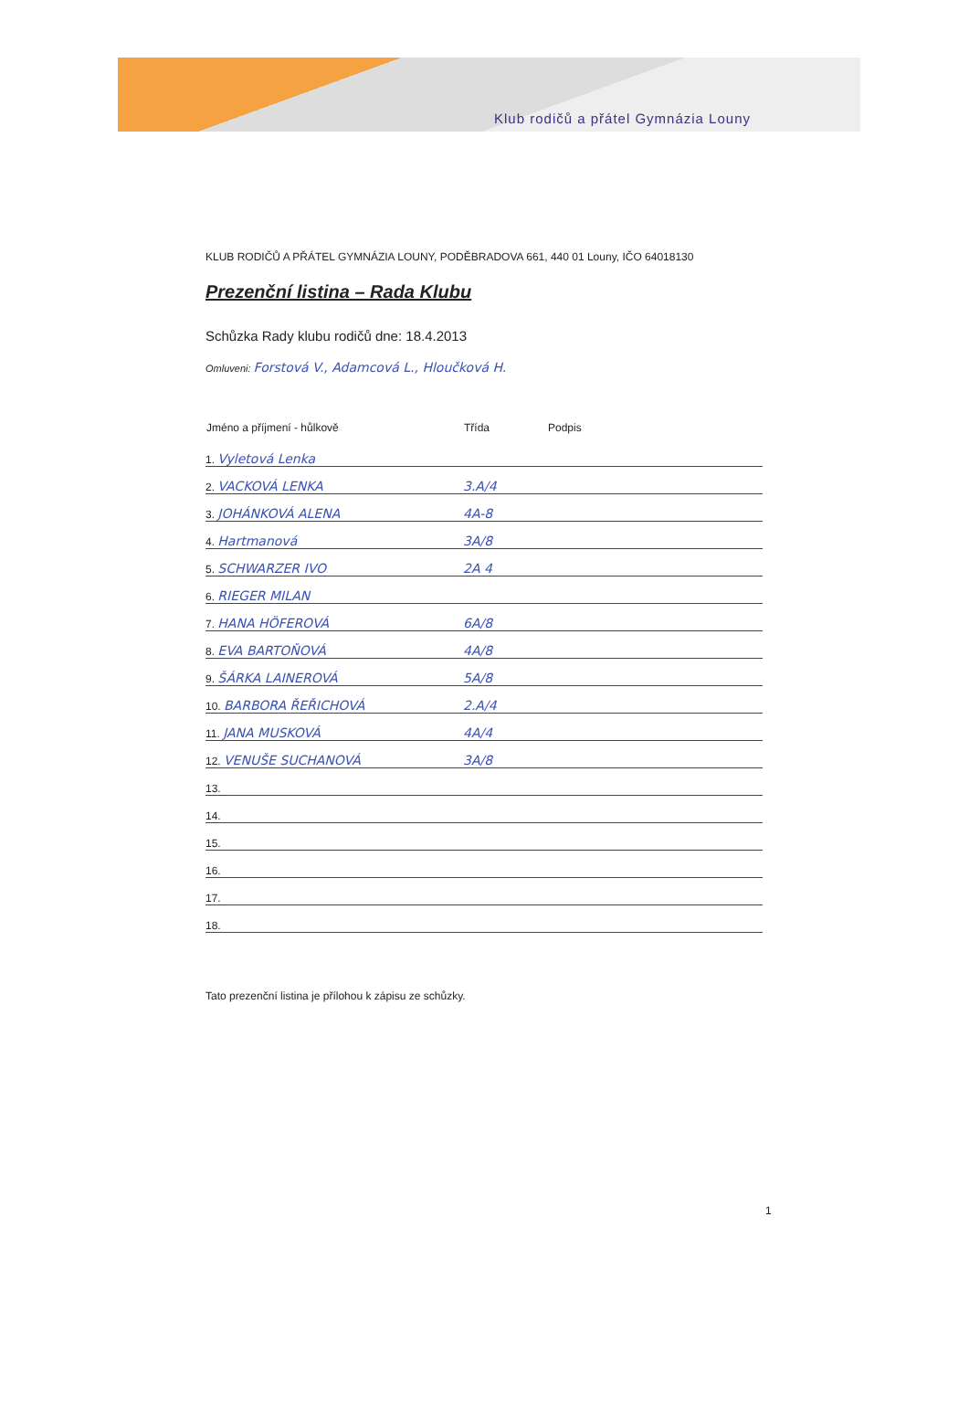Klub rodičů a přátel Gymnázia Louny
KLUB RODIČŮ A PŘÁTEL GYMNÁZIA LOUNY, PODĚBRADOVA 661, 440 01 Louny, IČO 64018130
Prezenční listina – Rada Klubu
Schůzka Rady klubu rodičů dne: 18.4.2013
Omluveni: Forstová V., Adamcová L., Hloučková H.
| Jméno a příjmení - hůlkově | Třída | Podpis |
| --- | --- | --- |
| 1. Vyletová Lenka | | |
| 2. VACKOVÁ LENKA | 3.A/4 | |
| 3. JOHÁNKOVÁ ALENA | 4A-8 | |
| 4. Hartmanová | 3A/8 | |
| 5. SCHWARZER IVO | 2A 4 | |
| 6. RIEGER MILAN | | |
| 7. HANA HÖFEROVÁ | 6A/8 | |
| 8. EVA BARTOŇOVÁ | 4A/8 | |
| 9. ŠÁRKA LAINEROVÁ | 5A/8 | |
| 10. BARBORA ŘEŘICHOVÁ | 2.A/4 | |
| 11. JANA MUSKOVÁ | 4A/4 | |
| 12. VENUŠE SUCHANOVÁ | 3A/8 | |
| 13. | | |
| 14. | | |
| 15. | | |
| 16. | | |
| 17. | | |
| 18. | | |
Tato prezenční listina je přílohou k zápisu ze schůzky.
1